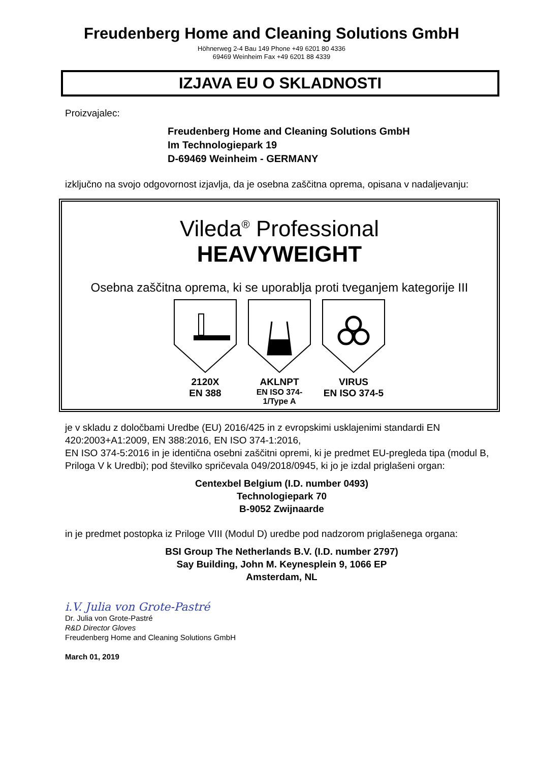Freudenberg Home and Cleaning Solutions GmbH
Höhnerweg 2-4 Bau 149 Phone +49 6201 80 4336
69469 Weinheim Fax +49 6201 88 4339
IZJAVA EU O SKLADNOSTI
Proizvajalec:
Freudenberg Home and Cleaning Solutions GmbH
Im Technologiepark 19
D-69469 Weinheim - GERMANY
izključno na svojo odgovornost izjavlja, da je osebna zaščitna oprema, opisana v nadaljevanju:
Vileda<sup>®</sup> Professional
HEAVYWEIGHT
Osebna zaščitna oprema, ki se uporablja proti tveganjem kategorije III
2120X
EN 388
AKLNPT
EN ISO 374-1/Type A
VIRUS
EN ISO 374-5
je v skladu z določbami Uredbe (EU) 2016/425 in z evropskimi usklajenimi standardi EN 420:2003+A1:2009, EN 388:2016, EN ISO 374-1:2016,
EN ISO 374-5:2016 in je identična osebni zaščitni opremi, ki je predmet EU-pregleda tipa (modul B, Priloga V k Uredbi); pod številko spričevala 049/2018/0945, ki jo je izdal priglašeni organ:
Centexbel Belgium (I.D. number 0493)
Technologiepark 70
B-9052 Zwijnaarde
in je predmet postopka iz Priloge VIII (Modul D) uredbe pod nadzorom priglašenega organa:
BSI Group The Netherlands B.V. (I.D. number 2797)
Say Building, John M. Keynesplein 9, 1066 EP
Amsterdam, NL
i.V. Julia von Grote-Pastré
Dr. Julia von Grote-Pastré
R&D Director Gloves
Freudenberg Home and Cleaning Solutions GmbH
March 01, 2019